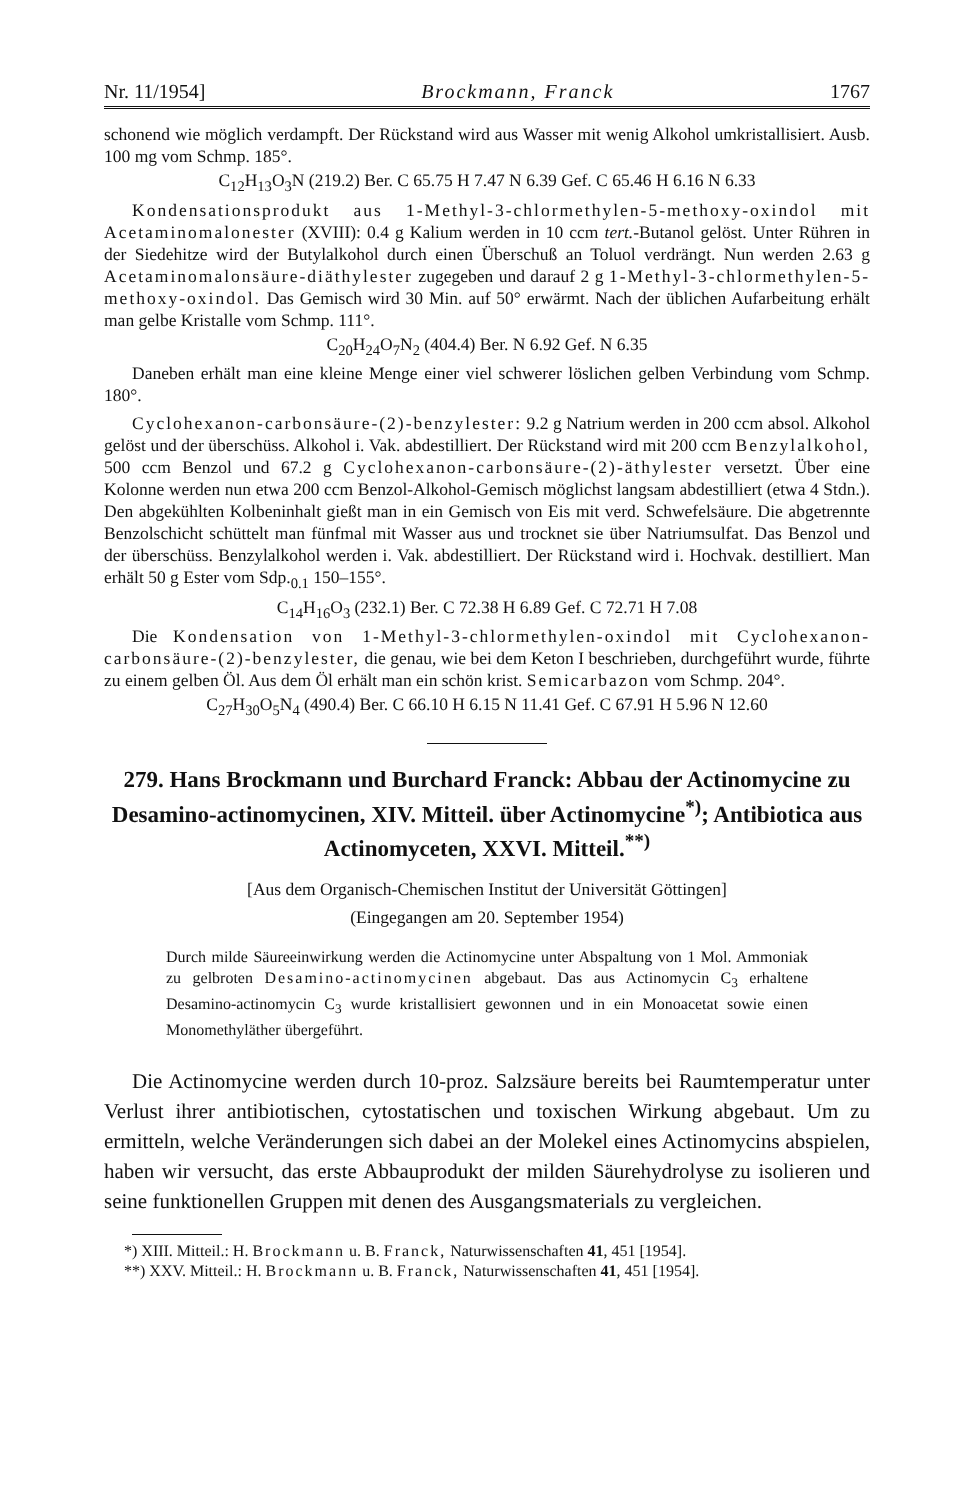Nr. 11/1954] Brockmann, Franck 1767
schonend wie möglich verdampft. Der Rückstand wird aus Wasser mit wenig Alkohol umkristallisiert. Ausb. 100 mg vom Schmp. 185°.
C<sub>12</sub>H<sub>13</sub>O<sub>3</sub>N (219.2) Ber. C 65.75 H 7.47 N 6.39 Gef. C 65.46 H 6.16 N 6.33
Kondensationsprodukt aus 1-Methyl-3-chlormethylen-5-methoxy-oxindol mit Acetaminomalonester (XVIII): 0.4 g Kalium werden in 10 ccm tert.-Butanol gelöst. Unter Rühren in der Siedehitze wird der Butylalkohol durch einen Überschuß an Toluol verdrängt. Nun werden 2.63 g Acetaminomalonsäure-diäthylester zugegeben und darauf 2 g 1-Methyl-3-chlormethylen-5-methoxy-oxindol. Das Gemisch wird 30 Min. auf 50° erwärmt. Nach der üblichen Aufarbeitung erhält man gelbe Kristalle vom Schmp. 111°.
C<sub>20</sub>H<sub>24</sub>O<sub>7</sub>N<sub>2</sub> (404.4) Ber. N 6.92 Gef. N 6.35
Daneben erhält man eine kleine Menge einer viel schwerer löslichen gelben Verbindung vom Schmp. 180°.
Cyclohexanon-carbonsäure-(2)-benzylester: 9.2 g Natrium werden in 200 ccm absol. Alkohol gelöst und der überschüss. Alkohol i. Vak. abdestilliert. Der Rückstand wird mit 200 ccm Benzylalkohol, 500 ccm Benzol und 67.2 g Cyclohexanon-carbonsäure-(2)-äthylester versetzt. Über eine Kolonne werden nun etwa 200 ccm Benzol-Alkohol-Gemisch möglichst langsam abdestilliert (etwa 4 Stdn.). Den abgekühlten Kolbeninhalt gießt man in ein Gemisch von Eis mit verd. Schwefelsäure. Die abgetrennte Benzolschicht schüttelt man fünfmal mit Wasser aus und trocknet sie über Natriumsulfat. Das Benzol und der überschüss. Benzylalkohol werden i. Vak. abdestilliert. Der Rückstand wird i. Hochvak. destilliert. Man erhält 50 g Ester vom Sdp.<sub>0.1</sub> 150–155°.
C<sub>14</sub>H<sub>16</sub>O<sub>3</sub> (232.1) Ber. C 72.38 H 6.89 Gef. C 72.71 H 7.08
Die Kondensation von 1-Methyl-3-chlormethylen-oxindol mit Cyclohexanon-carbonsäure-(2)-benzylester, die genau, wie bei dem Keton I beschrieben, durchgeführt wurde, führte zu einem gelben Öl. Aus dem Öl erhält man ein schön krist. Semicarbazon vom Schmp. 204°.
C<sub>27</sub>H<sub>30</sub>O<sub>5</sub>N<sub>4</sub> (490.4) Ber. C 66.10 H 6.15 N 11.41 Gef. C 67.91 H 5.96 N 12.60
279. Hans Brockmann und Burchard Franck: Abbau der Actinomycine zu Desamino-actinomycinen, XIV. Mitteil. über Actinomycine<sup>*)</sup>; Antibiotica aus Actinomyceten, XXVI. Mitteil.<sup>**)</sup>
[Aus dem Organisch-Chemischen Institut der Universität Göttingen]
(Eingegangen am 20. September 1954)
Durch milde Säureeinwirkung werden die Actinomycine unter Abspaltung von 1 Mol. Ammoniak zu gelbroten Desamino-actinomycinen abgebaut. Das aus Actinomycin C<sub>3</sub> erhaltene Desamino-actinomycin C<sub>3</sub> wurde kristallisiert gewonnen und in ein Monoacetat sowie einen Monomethyläther übergeführt.
Die Actinomycine werden durch 10-proz. Salzsäure bereits bei Raumtemperatur unter Verlust ihrer antibiotischen, cytostatischen und toxischen Wirkung abgebaut. Um zu ermitteln, welche Veränderungen sich dabei an der Molekel eines Actinomycins abspielen, haben wir versucht, das erste Abbauprodukt der milden Säurehydrolyse zu isolieren und seine funktionellen Gruppen mit denen des Ausgangsmaterials zu vergleichen.
*) XIII. Mitteil.: H. Brockmann u. B. Franck, Naturwissenschaften 41, 451 [1954].
**) XXV. Mitteil.: H. Brockmann u. B. Franck, Naturwissenschaften 41, 451 [1954].